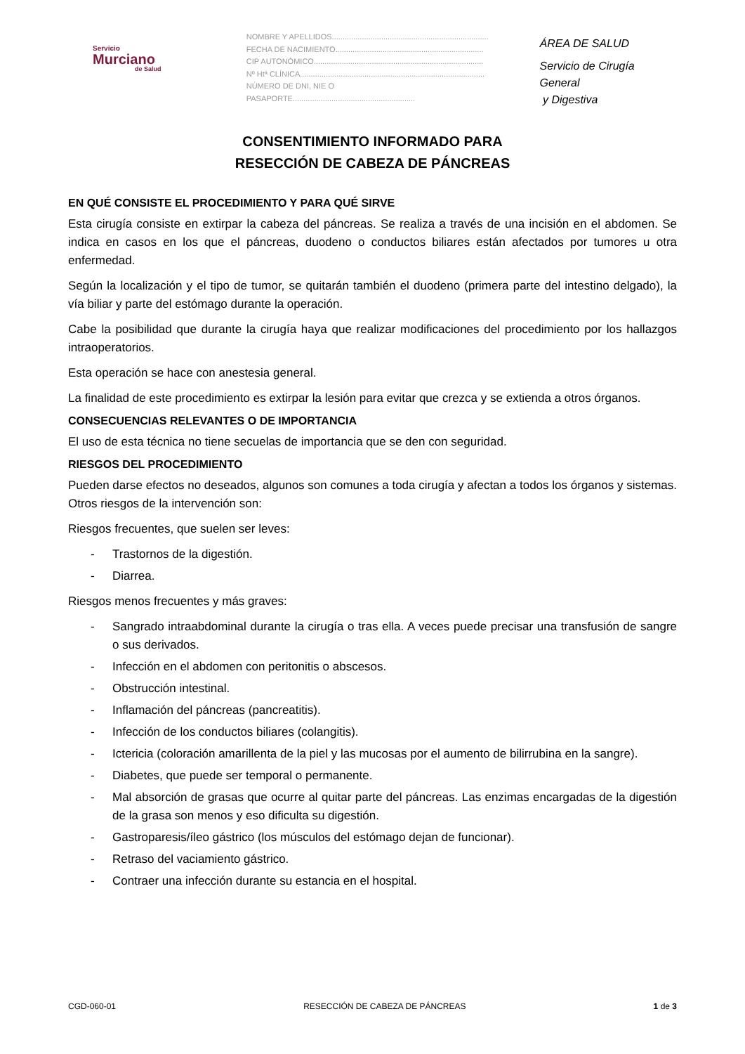Servicio
Murciano
de Salud
NOMBRE Y APELLIDOS.........................................................................
FECHA DE NACIMIENTO.....................................................................
CIP AUTONÓMICO...............................................................................
Nº Htª CLÍNICA......................................................................................
NÚMERO DE DNI, NIE O PASAPORTE.........................................................
ÁREA DE SALUD
Servicio de Cirugía General
y Digestiva
CONSENTIMIENTO INFORMADO PARA
RESECCIÓN DE CABEZA DE PÁNCREAS
EN QUÉ CONSISTE EL PROCEDIMIENTO Y PARA QUÉ SIRVE
Esta cirugía consiste en extirpar la cabeza del páncreas. Se realiza a través de una incisión en el abdomen. Se indica en casos en los que el páncreas, duodeno o conductos biliares están afectados por tumores u otra enfermedad.
Según la localización y el tipo de tumor, se quitarán también el duodeno (primera parte del intestino delgado), la vía biliar y parte del estómago durante la operación.
Cabe la posibilidad que durante la cirugía haya que realizar modificaciones del procedimiento por los hallazgos intraoperatorios.
Esta operación se hace con anestesia general.
La finalidad de este procedimiento es extirpar la lesión para evitar que crezca y se extienda a otros órganos.
CONSECUENCIAS RELEVANTES O DE IMPORTANCIA
El uso de esta técnica no tiene secuelas de importancia que se den con seguridad.
RIESGOS DEL PROCEDIMIENTO
Pueden darse efectos no deseados, algunos son comunes a toda cirugía y afectan a todos los órganos y sistemas. Otros riesgos de la intervención son:
Riesgos frecuentes, que suelen ser leves:
- Trastornos de la digestión.
- Diarrea.
Riesgos menos frecuentes y más graves:
- Sangrado intraabdominal durante la cirugía o tras ella. A veces puede precisar una transfusión de sangre o sus derivados.
- Infección en el abdomen con peritonitis o abscesos.
- Obstrucción intestinal.
- Inflamación del páncreas (pancreatitis).
- Infección de los conductos biliares (colangitis).
- Ictericia (coloración amarillenta de la piel y las mucosas por el aumento de bilirrubina en la sangre).
- Diabetes, que puede ser temporal o permanente.
- Mal absorción de grasas que ocurre al quitar parte del páncreas. Las enzimas encargadas de la digestión de la grasa son menos y eso dificulta su digestión.
- Gastroparesis/íleo gástrico (los músculos del estómago dejan de funcionar).
- Retraso del vaciamiento gástrico.
- Contraer una infección durante su estancia en el hospital.
CGD-060-01 RESECCIÓN DE CABEZA DE PÁNCREAS 1 de 3